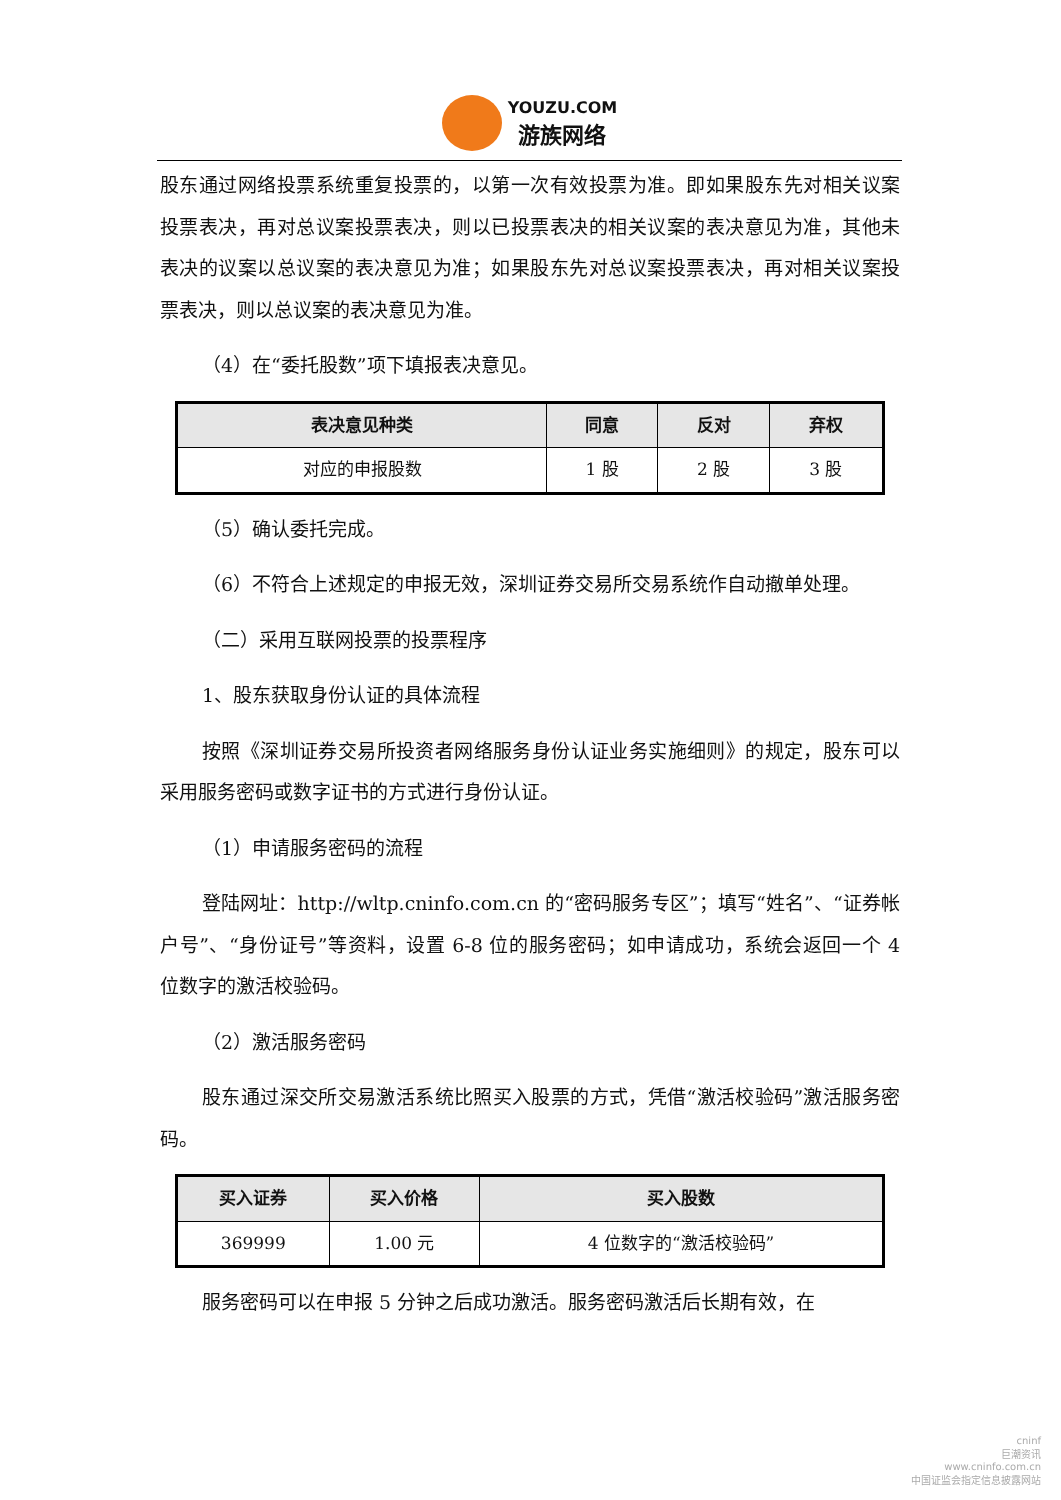YOUZU.COM
游族网络
股东通过网络投票系统重复投票的，以第一次有效投票为准。即如果股东先对相关议案投票表决，再对总议案投票表决，则以已投票表决的相关议案的表决意见为准，其他未表决的议案以总议案的表决意见为准；如果股东先对总议案投票表决，再对相关议案投票表决，则以总议案的表决意见为准。
（4）在“委托股数”项下填报表决意见。
| 表决意见种类 | 同意 | 反对 | 弃权 |
| --- | --- | --- | --- |
| 对应的申报股数 | 1 股 | 2 股 | 3 股 |
（5）确认委托完成。
（6）不符合上述规定的申报无效，深圳证券交易所交易系统作自动撤单处理。
（二）采用互联网投票的投票程序
1、股东获取身份认证的具体流程
按照《深圳证券交易所投资者网络服务身份认证业务实施细则》的规定，股东可以采用服务密码或数字证书的方式进行身份认证。
（1）申请服务密码的流程
登陆网址：http://wltp.cninfo.com.cn 的“密码服务专区”；填写“姓名”、“证券帐户号”、“身份证号”等资料，设置 6-8 位的服务密码；如申请成功，系统会返回一个 4 位数字的激活校验码。
（2）激活服务密码
股东通过深交所交易激活系统比照买入股票的方式，凭借“激活校验码”激活服务密码。
| 买入证券 | 买入价格 | 买入股数 |
| --- | --- | --- |
| 369999 | 1.00 元 | 4 位数字的“激活校验码” |
服务密码可以在申报 5 分钟之后成功激活。服务密码激活后长期有效，在
cninf
巨潮资讯
www.cninfo.com.cn
中国证监会指定信息披露网站